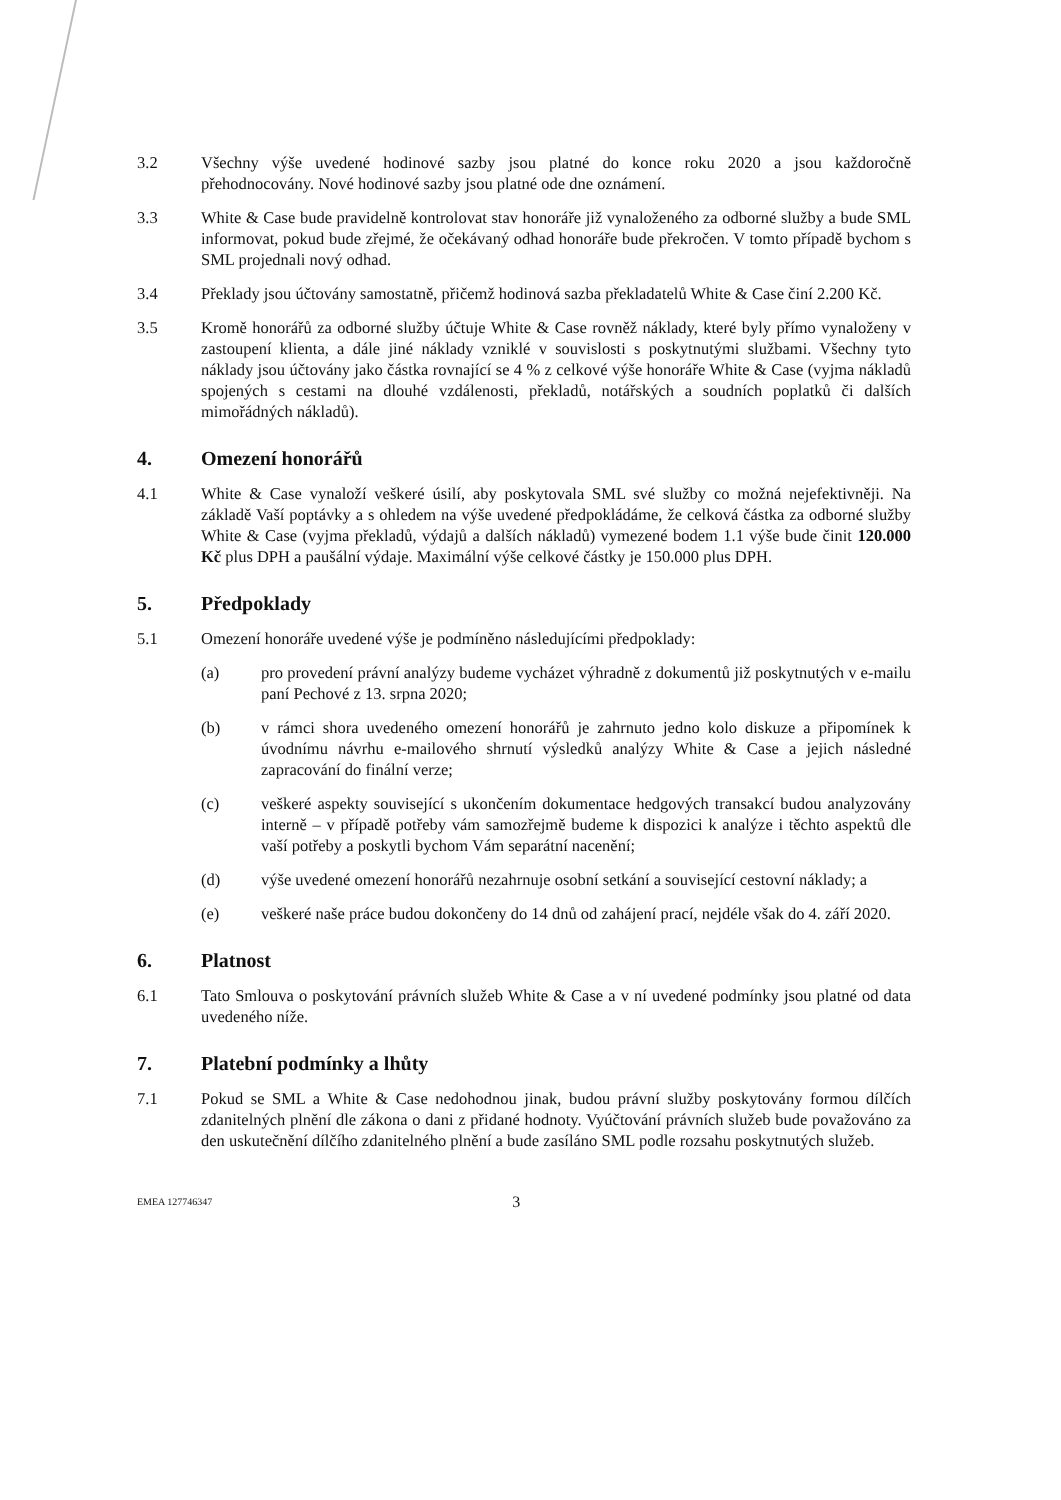3.2 Všechny výše uvedené hodinové sazby jsou platné do konce roku 2020 a jsou každoročně přehodnocovány. Nové hodinové sazby jsou platné ode dne oznámení.
3.3 White & Case bude pravidelně kontrolovat stav honoráře již vynaloženého za odborné služby a bude SML informovat, pokud bude zřejmé, že očekávaný odhad honoráře bude překročen. V tomto případě bychom s SML projednali nový odhad.
3.4 Překlady jsou účtovány samostatně, přičemž hodinová sazba překladatelů White & Case činí 2.200 Kč.
3.5 Kromě honorářů za odborné služby účtuje White & Case rovněž náklady, které byly přímo vynaloženy v zastoupení klienta, a dále jiné náklady vzniklé v souvislosti s poskytnutými službami. Všechny tyto náklady jsou účtovány jako částka rovnající se 4 % z celkové výše honoráře White & Case (vyjma nákladů spojených s cestami na dlouhé vzdálenosti, překladů, notářských a soudních poplatků či dalších mimořádných nákladů).
4. Omezení honorářů
4.1 White & Case vynaloží veškeré úsilí, aby poskytovala SML své služby co možná nejefektivněji. Na základě Vaší poptávky a s ohledem na výše uvedené předpokládáme, že celková částka za odborné služby White & Case (vyjma překladů, výdajů a dalších nákladů) vymezené bodem 1.1 výše bude činit 120.000 Kč plus DPH a paušální výdaje. Maximální výše celkové částky je 150.000 plus DPH.
5. Předpoklady
5.1 Omezení honoráře uvedené výše je podmíněno následujícími předpoklady:
(a) pro provedení právní analýzy budeme vycházet výhradně z dokumentů již poskytnutých v e-mailu paní Pechové z 13. srpna 2020;
(b) v rámci shora uvedeného omezení honorářů je zahrnuto jedno kolo diskuze a připomínek k úvodnímu návrhu e-mailového shrnutí výsledků analýzy White & Case a jejich následné zapracování do finální verze;
(c) veškeré aspekty související s ukončením dokumentace hedgových transakcí budou analyzovány interně – v případě potřeby vám samozřejmě budeme k dispozici k analýze i těchto aspektů dle vaší potřeby a poskytli bychom Vám separátní nacenění;
(d) výše uvedené omezení honorářů nezahrnuje osobní setkání a související cestovní náklady; a
(e) veškeré naše práce budou dokončeny do 14 dnů od zahájení prací, nejdéle však do 4. září 2020.
6. Platnost
6.1 Tato Smlouva o poskytování právních služeb White & Case a v ní uvedené podmínky jsou platné od data uvedeného níže.
7. Platební podmínky a lhůty
7.1 Pokud se SML a White & Case nedohodnou jinak, budou právní služby poskytovány formou dílčích zdanitelných plnění dle zákona o dani z přidané hodnoty. Vyúčtování právních služeb bude považováno za den uskutečnění dílčího zdanitelného plnění a bude zasíláno SML podle rozsahu poskytnutých služeb.
EMEA 127746347 3